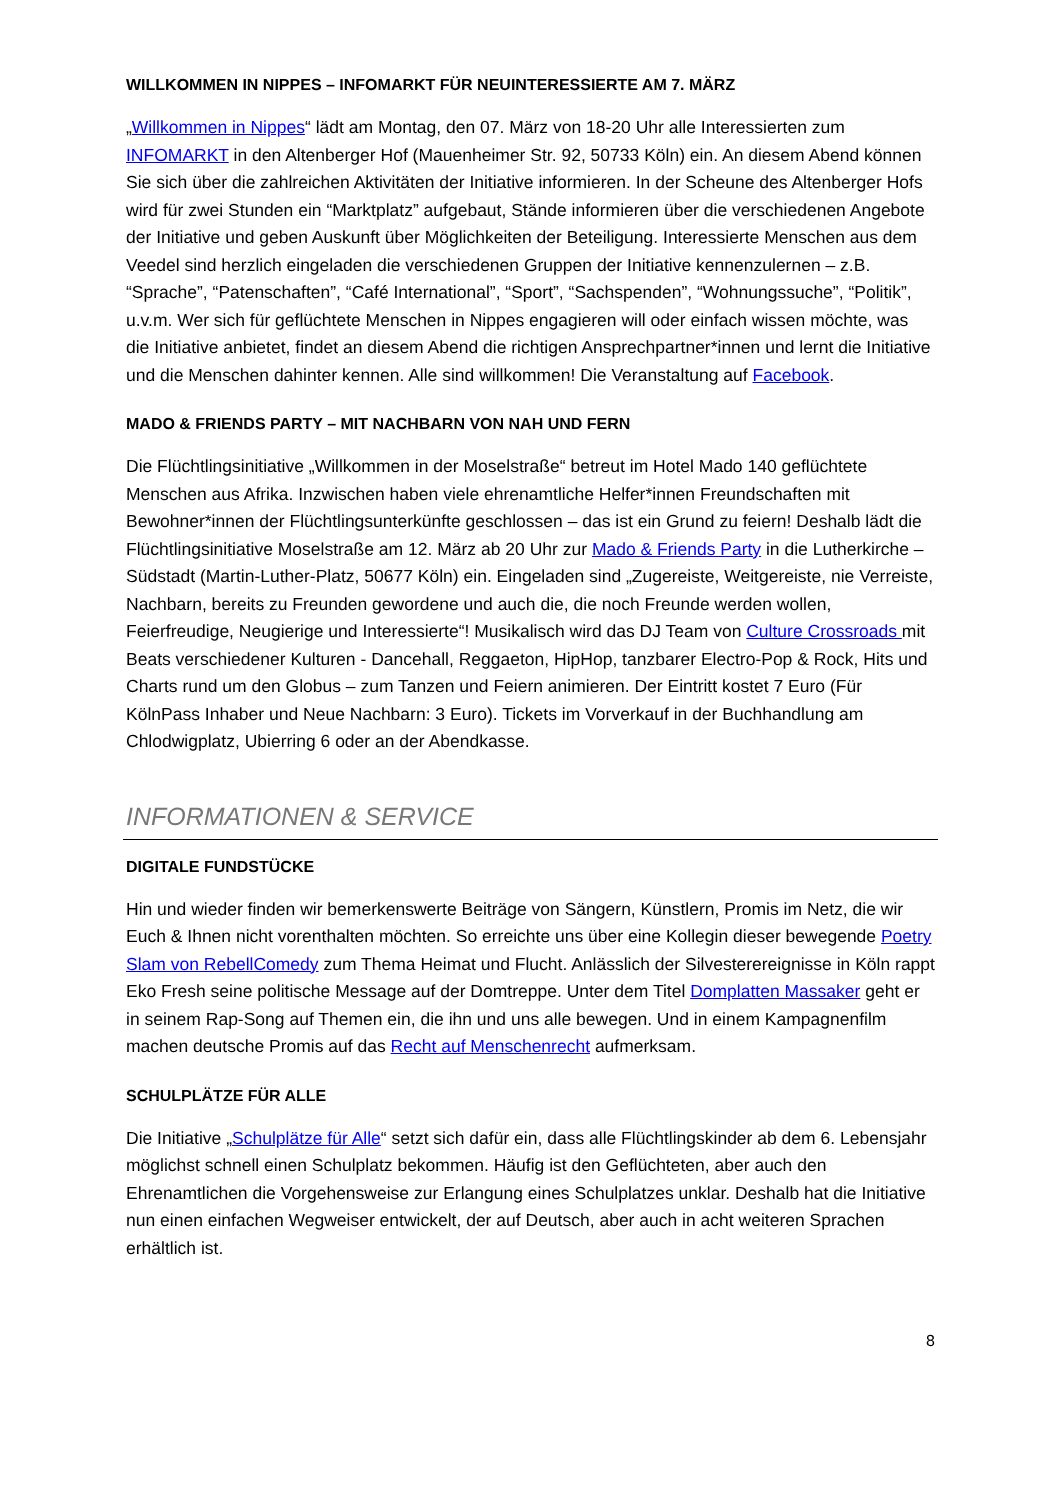WILLKOMMEN IN NIPPES – INFOMARKT FÜR NEUINTERESSIERTE AM 7. MÄRZ
„Willkommen in Nippes“ lädt am Montag, den 07. März von 18-20 Uhr alle Interessierten zum INFOMARKT in den Altenberger Hof (Mauenheimer Str. 92, 50733 Köln) ein. An diesem Abend können Sie sich über die zahlreichen Aktivitäten der Initiative informieren. In der Scheune des Altenberger Hofs wird für zwei Stunden ein “Marktplatz” aufgebaut, Stände informieren über die verschiedenen Angebote der Initiative und geben Auskunft über Möglichkeiten der Beteiligung. Interessierte Menschen aus dem Veedel sind herzlich eingeladen die verschiedenen Gruppen der Initiative kennenzulernen – z.B. “Sprache”, “Patenschaften”, “Café International”, “Sport”, “Sachspenden”, “Wohnungssuche”, “Politik”, u.v.m. Wer sich für geflüchtete Menschen in Nippes engagieren will oder einfach wissen möchte, was die Initiative anbietet, findet an diesem Abend die richtigen Ansprechpartner*innen und lernt die Initiative und die Menschen dahinter kennen. Alle sind willkommen! Die Veranstaltung auf Facebook.
MADO & FRIENDS PARTY – MIT NACHBARN VON NAH UND FERN
Die Flüchtlingsinitiative „Willkommen in der Moselstraße“ betreut im Hotel Mado 140 geflüchtete Menschen aus Afrika. Inzwischen haben viele ehrenamtliche Helfer*innen Freundschaften mit Bewohner*innen der Flüchtlingsunterkünfte geschlossen – das ist ein Grund zu feiern! Deshalb lädt die Flüchtlingsinitiative Moselstraße am 12. März ab 20 Uhr zur Mado & Friends Party in die Lutherkirche – Südstadt (Martin-Luther-Platz, 50677 Köln) ein. Eingeladen sind „Zugereiste, Weitgereiste, nie Verreiste, Nachbarn, bereits zu Freunden gewordene und auch die, die noch Freunde werden wollen, Feierfreudige, Neugierige und Interessierte“! Musikalisch wird das DJ Team von Culture Crossroads mit Beats verschiedener Kulturen - Dancehall, Reggaeton, HipHop, tanzbarer Electro-Pop & Rock, Hits und Charts rund um den Globus – zum Tanzen und Feiern animieren. Der Eintritt kostet 7 Euro (Für KölnPass Inhaber und Neue Nachbarn: 3 Euro). Tickets im Vorverkauf in der Buchhandlung am Chlodwigplatz, Ubierring 6 oder an der Abendkasse.
INFORMATIONEN & SERVICE
DIGITALE FUNDSTÜCKE
Hin und wieder finden wir bemerkenswerte Beiträge von Sängern, Künstlern, Promis im Netz, die wir Euch & Ihnen nicht vorenthalten möchten. So erreichte uns über eine Kollegin dieser bewegende Poetry Slam von RebellComedy zum Thema Heimat und Flucht. Anlässlich der Silvesterereignisse in Köln rappt Eko Fresh seine politische Message auf der Domtreppe. Unter dem Titel Domplatten Massaker geht er in seinem Rap-Song auf Themen ein, die ihn und uns alle bewegen. Und in einem Kampagnenfilm machen deutsche Promis auf das Recht auf Menschenrecht aufmerksam.
SCHULPLÄTZE FÜR ALLE
Die Initiative „Schulplätze für Alle“ setzt sich dafür ein, dass alle Flüchtlingskinder ab dem 6. Lebensjahr möglichst schnell einen Schulplatz bekommen. Häufig ist den Geflüchteten, aber auch den Ehrenamtlichen die Vorgehensweise zur Erlangung eines Schulplatzes unklar. Deshalb hat die Initiative nun einen einfachen Wegweiser entwickelt, der auf Deutsch, aber auch in acht weiteren Sprachen erhältlich ist.
8